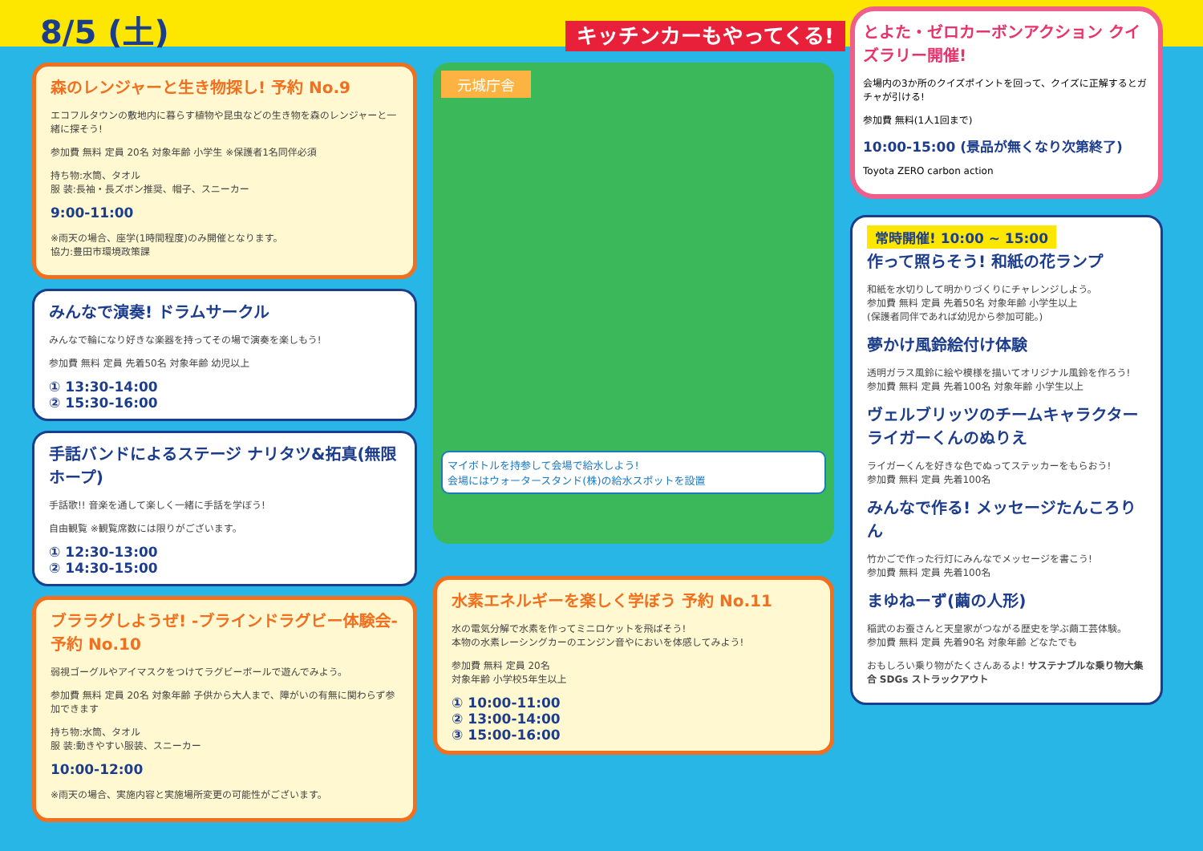8/5 (土) キッチンカーもやってくる!
森のレンジャーと生き物探し! 予約 No.9
エコフルタウンの敷地内に暮らす植物や昆虫などの生き物を森のレンジャーと一緒に探そう!
参加費 無料 定員 20名 対象年齢 小学生 ※保護者1名同伴必須
持ち物:水筒、タオル
服 装:長袖・長ズボン推奨、帽子、スニーカー
9:00-11:00
※雨天の場合、座学(1時間程度)のみ開催となります。
協力:豊田市環境政策課
みんなで演奏! ドラムサークル
みんなで輪になり好きな楽器を持ってその場で演奏を楽しもう!
参加費 無料 定員 先着50名 対象年齢 幼児以上
① 13:30-14:00
② 15:30-16:00
手話バンドによるステージ ナリタツ&拓真(無限ホープ)
手話歌!! 音楽を通して楽しく一緒に手話を学ぼう!
自由観覧 ※観覧席数には限りがございます。
① 12:30-13:00
② 14:30-15:00
ブララグしようぜ! -ブラインドラグビー体験会- 予約 No.10
弱視ゴーグルやアイマスクをつけてラグビーボールで遊んでみよう。
参加費 無料 定員 20名 対象年齢 子供から大人まで、障がいの有無に関わらず参加できます
持ち物:水筒、タオル
服 装:動きやすい服装、スニーカー
10:00-12:00
※雨天の場合、実施内容と実施場所変更の可能性がございます。
元城庁舎
マイボトルを持参して会場で給水しよう!
会場にはウォータースタンド(株)の給水スポットを設置
水素エネルギーを楽しく学ぼう 予約 No.11
水の電気分解で水素を作ってミニロケットを飛ばそう!
本物の水素レーシングカーのエンジン音やにおいを体感してみよう!
参加費 無料 定員 20名
対象年齢 小学校5年生以上
① 10:00-11:00
② 13:00-14:00
③ 15:00-16:00
とよた・ゼロカーボンアクション クイズラリー開催!
会場内の3か所のクイズポイントを回って、クイズに正解するとガチャが引ける!
参加費 無料(1人1回まで)
10:00-15:00 (景品が無くなり次第終了)
Toyota ZERO carbon action
常時開催! 10:00 ~ 15:00
作って照らそう! 和紙の花ランプ
和紙を水切りして明かりづくりにチャレンジしよう。
参加費 無料 定員 先着50名 対象年齢 小学生以上
(保護者同伴であれば幼児から参加可能。)
夢かけ風鈴絵付け体験
透明ガラス風鈴に絵や模様を描いてオリジナル風鈴を作ろう!
参加費 無料 定員 先着100名 対象年齢 小学生以上
ヴェルブリッツのチームキャラクター ライガーくんのぬりえ
ライガーくんを好きな色でぬってステッカーをもらおう!
参加費 無料 定員 先着100名
みんなで作る! メッセージたんころりん
竹かごで作った行灯にみんなでメッセージを書こう!
参加費 無料 定員 先着100名
まゆねーず(繭の人形)
稲武のお蚕さんと天皇家がつながる歴史を学ぶ繭工芸体験。
参加費 無料 定員 先着90名 対象年齢 どなたでも
おもしろい乗り物がたくさんあるよ! サステナブルな乗り物大集合 SDGs ストラックアウト